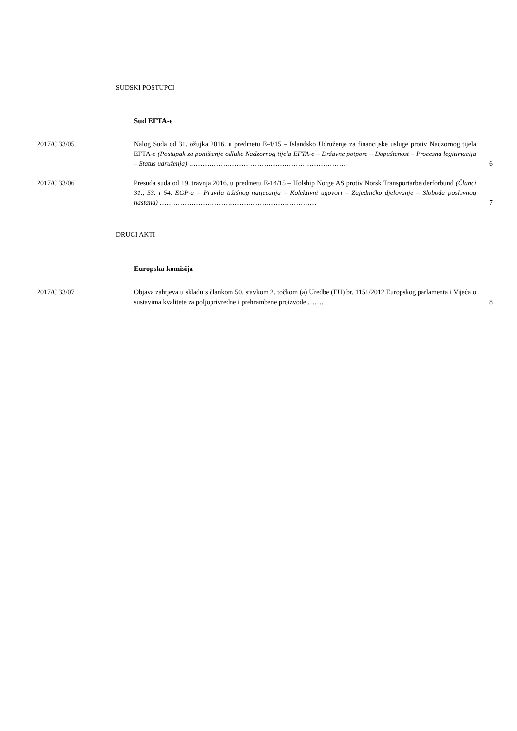SUDSKI POSTUPCI
Sud EFTA-e
2017/C 33/05 Nalog Suda od 31. ožujka 2016. u predmetu E-4/15 – Islandsko Udruženje za financijske usluge protiv Nadzornog tijela EFTA-e (Postupak za poništenje odluke Nadzornog tijela EFTA-e – Državne potpore – Dopuštenost – Procesna legitimacija – Status udruženja) ……………………………………………………………
6
2017/C 33/06 Presuda suda od 19. travnja 2016. u predmetu E-14/15 – Holship Norge AS protiv Norsk Transportarbeiderforbund (Članci 31., 53. i 54. EGP-a – Pravila tržišnog natjecanja – Kolektivni ugovori – Zajedničko djelovanje – Sloboda poslovnog nastana) ……………………………………………………………
7
DRUGI AKTI
Europska komisija
2017/C 33/07 Objava zahtjeva u skladu s člankom 50. stavkom 2. točkom (a) Uredbe (EU) br. 1151/2012 Europskog parlamenta i Vijeća o sustavima kvalitete za poljoprivredne i prehrambene proizvode …….
8